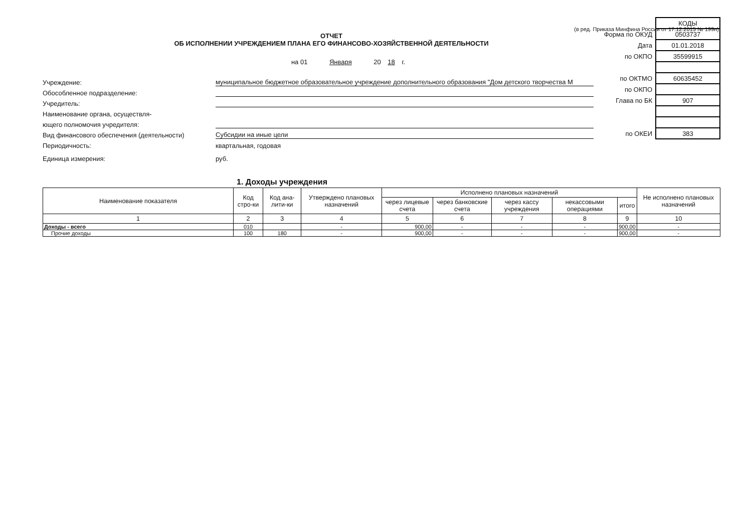(в ред. Приказа Минфина России от 17.12.2015 № 199н)
ОТЧЕТ
ОБ ИСПОЛНЕНИИ УЧРЕЖДЕНИЕМ ПЛАНА ЕГО ФИНАНСОВО-ХОЗЯЙСТВЕННОЙ ДЕЯТЕЛЬНОСТИ
на 01 Января 20 18 г.
Учреждение: муниципальное бюджетное образовательное учреждение дополнительного образования "Дом детского творчества М
Обособленное подразделение:
Учредитель:
Наименование органа, осуществля-
ющего полномочия учредителя:
Вид финансового обеспечения (деятельности) Субсидии на иные цели
Периодичность: квартальная, годовая
Единица измерения: руб.
| | КОДЫ |
| Форма по ОКУД | 0503737 |
| Дата | 01.01.2018 |
| по ОКПО | 35599915 |
| по ОКТМО | 60635452 |
| по ОКПО | |
| Глава по БК | 907 |
| по ОКЕИ | 383 |
1. Доходы учреждения
| Наименование показателя | Код стро-ки | Код ана-лити-ки | Утверждено плановых назначений | Исполнено плановых назначений | | | | | Не исполнено плановых назначений |
| --- | --- | --- | --- | --- | --- | --- | --- | --- | --- |
| | | | | через лицевые счета | через банковские счета | через кассу учреждения | некассовыми операциями | итого | |
| 1 | 2 | 3 | 4 | 5 | 6 | 7 | 8 | 9 | 10 |
| Доходы - всего | 010 | | - | 900,00 | - | - | - | 900,00 | - |
| Прочие доходы | 100 | 180 | - | 900,00 | - | - | - | 900,00 | - |